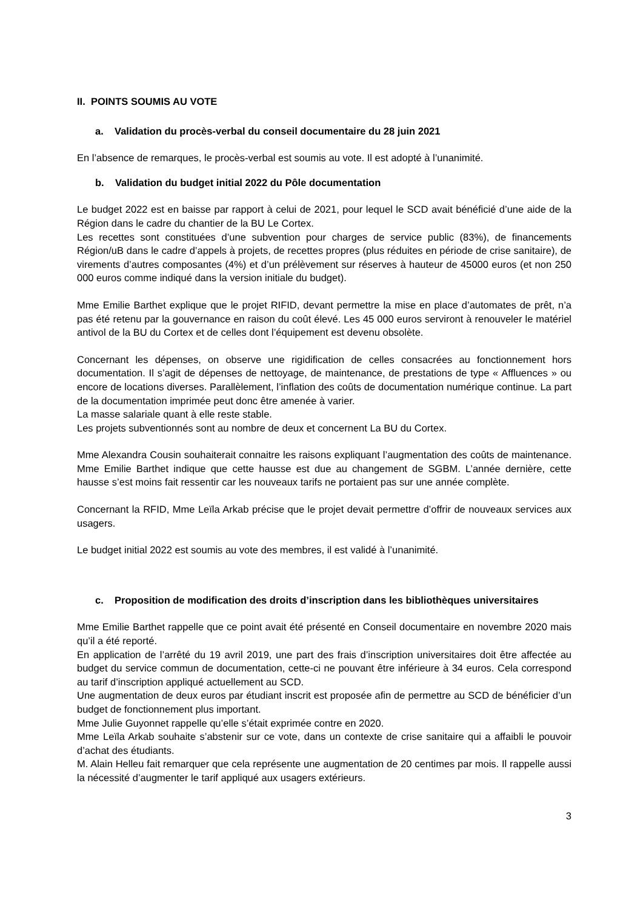II. POINTS SOUMIS AU VOTE
a. Validation du procès-verbal du conseil documentaire du 28 juin 2021
En l’absence de remarques, le procès-verbal est soumis au vote. Il est adopté à l’unanimité.
b. Validation du budget initial 2022 du Pôle documentation
Le budget 2022 est en baisse par rapport à celui de 2021, pour lequel le SCD avait bénéficié d’une aide de la Région dans le cadre du chantier de la BU Le Cortex.
Les recettes sont constituées d’une subvention pour charges de service public (83%), de financements Région/uB dans le cadre d’appels à projets, de recettes propres (plus réduites en période de crise sanitaire), de virements d’autres composantes (4%) et d’un prélèvement sur réserves à hauteur de 45000 euros (et non 250 000 euros comme indiqué dans la version initiale du budget).
Mme Emilie Barthet explique que le projet RIFID, devant permettre la mise en place d’automates de prêt, n’a pas été retenu par la gouvernance en raison du coût élevé. Les 45 000 euros serviront à renouveler le matériel antivol de la BU du Cortex et de celles dont l’équipement est devenu obsolète.
Concernant les dépenses, on observe une rigidification de celles consacrées au fonctionnement hors documentation. Il s’agit de dépenses de nettoyage, de maintenance, de prestations de type « Affluences » ou encore de locations diverses. Parallèlement, l’inflation des coûts de documentation numérique continue. La part de la documentation imprimée peut donc être amenée à varier.
La masse salariale quant à elle reste stable.
Les projets subventionnés sont au nombre de deux et concernent La BU du Cortex.
Mme Alexandra Cousin souhaiterait connaitre les raisons expliquant l’augmentation des coûts de maintenance. Mme Emilie Barthet indique que cette hausse est due au changement de SGBM. L’année dernière, cette hausse s’est moins fait ressentir car les nouveaux tarifs ne portaient pas sur une année complète.
Concernant la RFID, Mme Leïla Arkab précise que le projet devait permettre d’offrir de nouveaux services aux usagers.
Le budget initial 2022 est soumis au vote des membres, il est validé à l’unanimité.
c. Proposition de modification des droits d’inscription dans les bibliothèques universitaires
Mme Emilie Barthet rappelle que ce point avait été présenté en Conseil documentaire en novembre 2020 mais qu’il a été reporté.
En application de l’arrêté du 19 avril 2019, une part des frais d’inscription universitaires doit être affectée au budget du service commun de documentation, cette-ci ne pouvant être inférieure à 34 euros. Cela correspond au tarif d’inscription appliqué actuellement au SCD.
Une augmentation de deux euros par étudiant inscrit est proposée afin de permettre au SCD de bénéficier d’un budget de fonctionnement plus important.
Mme Julie Guyonnet rappelle qu’elle s’était exprimée contre en 2020.
Mme Leïla Arkab souhaite s’abstenir sur ce vote, dans un contexte de crise sanitaire qui a affaibli le pouvoir d’achat des étudiants.
M. Alain Helleu fait remarquer que cela représente une augmentation de 20 centimes par mois. Il rappelle aussi la nécessité d’augmenter le tarif appliqué aux usagers extérieurs.
3